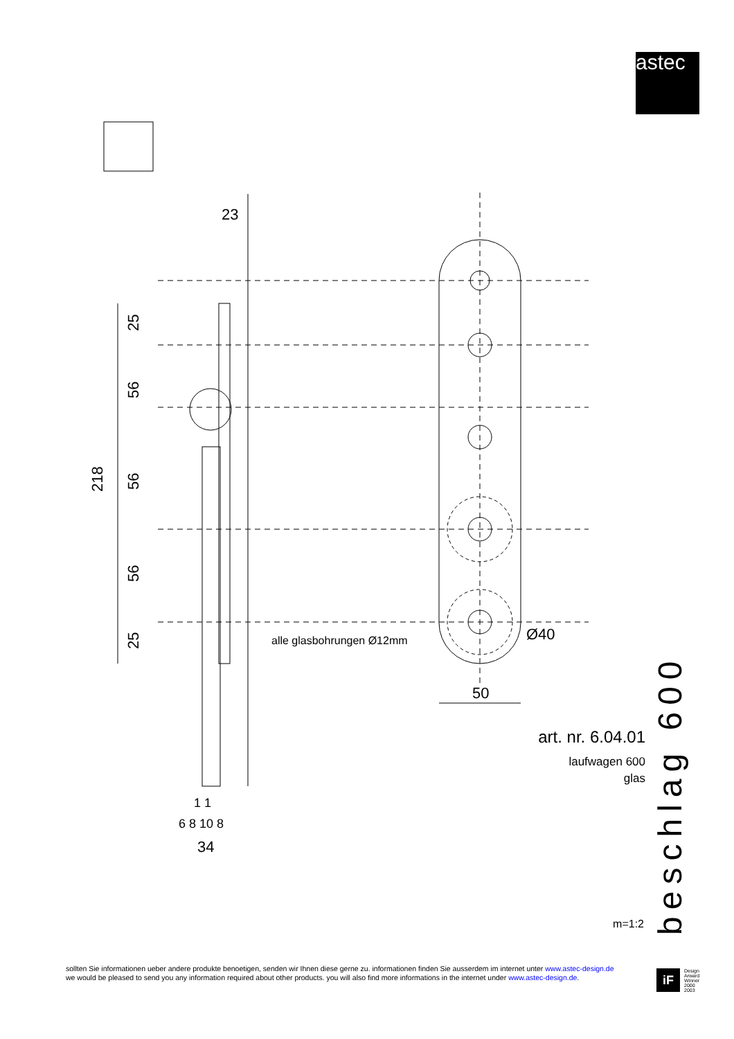astec
23
218
alle glasbohrungen Ø12mm
Ø40
50
6 8 10 8
1 1
34
25
56
56
56
25
art. nr. 6.04.01
laufwagen 600
glas
beschlag 600
m=1:2
sollten Sie informationen ueber andere produkte benoetigen, senden wir Ihnen diese gerne zu. informationen finden Sie ausserdem im internet unter www.astec-design.de
we would be pleased to send you any information required about other products. you will also find more informations in the internet under www.astec-design.de.
iF
Design
Arward
Winner
2000
2003